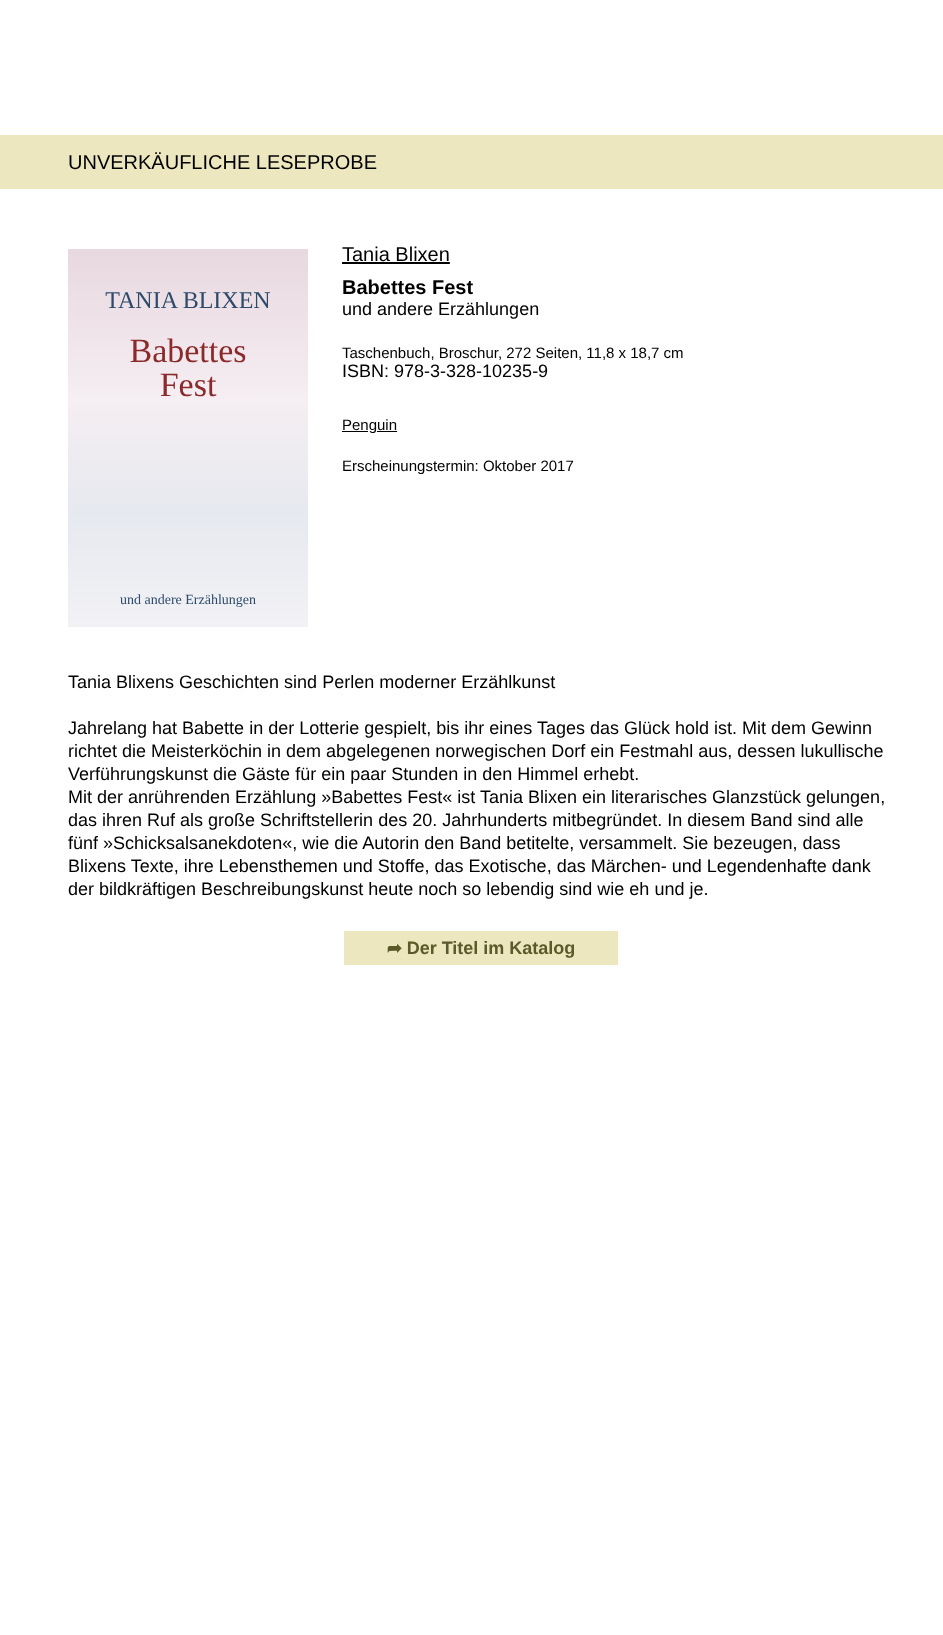UNVERKÄUFLICHE LESEPROBE
TANIA BLIXEN
Babettes
Fest
und andere Erzählungen
Tania Blixen
Babettes Fest
und andere Erzählungen
Taschenbuch, Broschur, 272 Seiten, 11,8 x 18,7 cm
ISBN: 978-3-328-10235-9
Penguin
Erscheinungstermin: Oktober 2017
Tania Blixens Geschichten sind Perlen moderner Erzählkunst
Jahrelang hat Babette in der Lotterie gespielt, bis ihr eines Tages das Glück hold ist. Mit dem Gewinn richtet die Meisterköchin in dem abgelegenen norwegischen Dorf ein Festmahl aus, dessen lukullische Verführungskunst die Gäste für ein paar Stunden in den Himmel erhebt.
Mit der anrührenden Erzählung »Babettes Fest« ist Tania Blixen ein literarisches Glanzstück gelungen, das ihren Ruf als große Schriftstellerin des 20. Jahrhunderts mitbegründet. In diesem Band sind alle fünf »Schicksalsanekdoten«, wie die Autorin den Band betitelte, versammelt. Sie bezeugen, dass Blixens Texte, ihre Lebensthemen und Stoffe, das Exotische, das Märchen- und Legendenhafte dank der bildkräftigen Beschreibungskunst heute noch so lebendig sind wie eh und je.
➦ Der Titel im Katalog